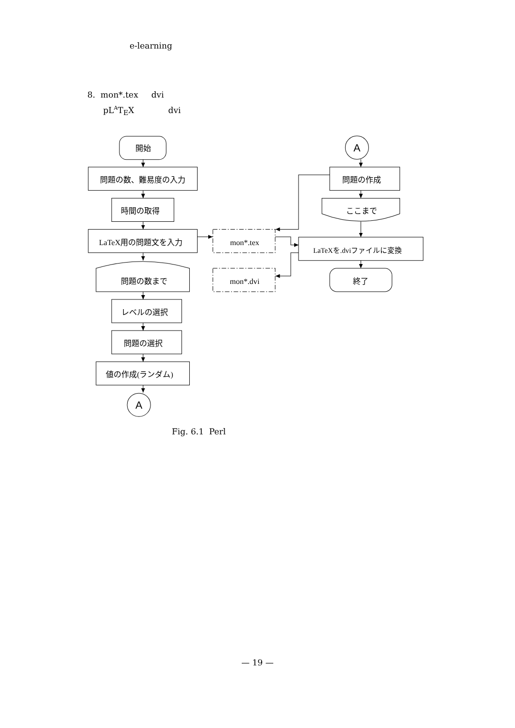e-learning
8. mon*.tex dvi
pL<sup>A</sup>T<sub>E</sub>X dvi
開始
問題の数、難易度の入力
時間の取得
LaTeX用の問題文を入力
問題の数まで
レベルの選択
問題の選択
値の作成(ランダム)
A
mon*.tex
mon*.dvi
A
問題の作成
ここまで
LaTeXを.dviファイルに変換
終了
Fig. 6.1 Perl
— 19 —